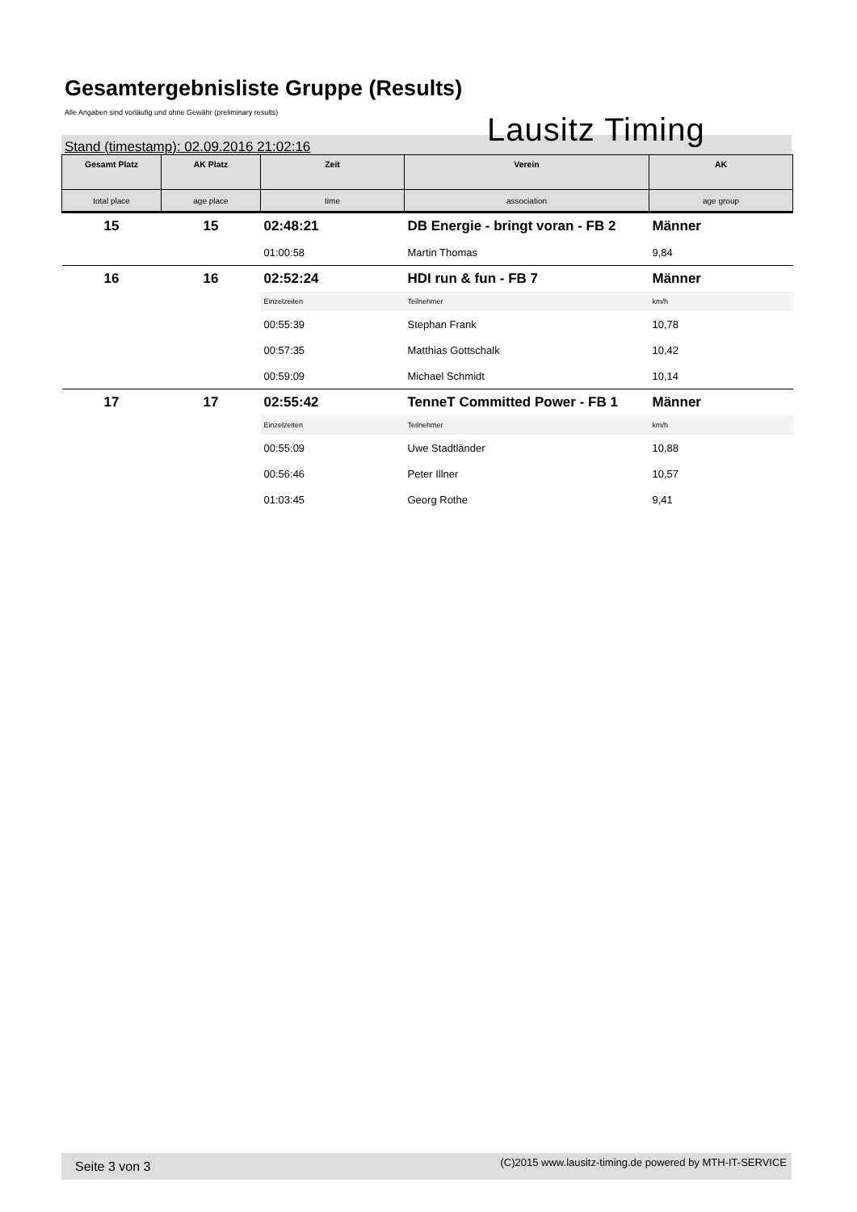Gesamtergebnisliste Gruppe (Results)
Alle Angaben sind vorläufig und ohne Gewähr (preliminary results)
Lausitz Timing
Stand (timestamp): 02.09.2016 21:02:16
| Gesamt Platz | AK Platz | Zeit | Verein | AK |
| --- | --- | --- | --- | --- |
| total place | age place | time | association | age group |
| 15 | 15 | 02:48:21 | DB Energie - bringt voran - FB 2 | Männer |
| | | 01:00:58 | Martin Thomas | 9,84 |
| 16 | 16 | 02:52:24 | HDI run & fun - FB 7 | Männer |
| | | Einzelzeiten | Teilnehmer | km/h |
| | | 00:55:39 | Stephan Frank | 10,78 |
| | | 00:57:35 | Matthias Gottschalk | 10,42 |
| | | 00:59:09 | Michael Schmidt | 10,14 |
| 17 | 17 | 02:55:42 | TenneT Committed Power - FB 1 | Männer |
| | | Einzelzeiten | Teilnehmer | km/h |
| | | 00:55:09 | Uwe Stadtländer | 10,88 |
| | | 00:56:46 | Peter Illner | 10,57 |
| | | 01:03:45 | Georg Rothe | 9,41 |
Seite 3 von 3 (C)2015 www.lausitz-timing.de powered by MTH-IT-SERVICE